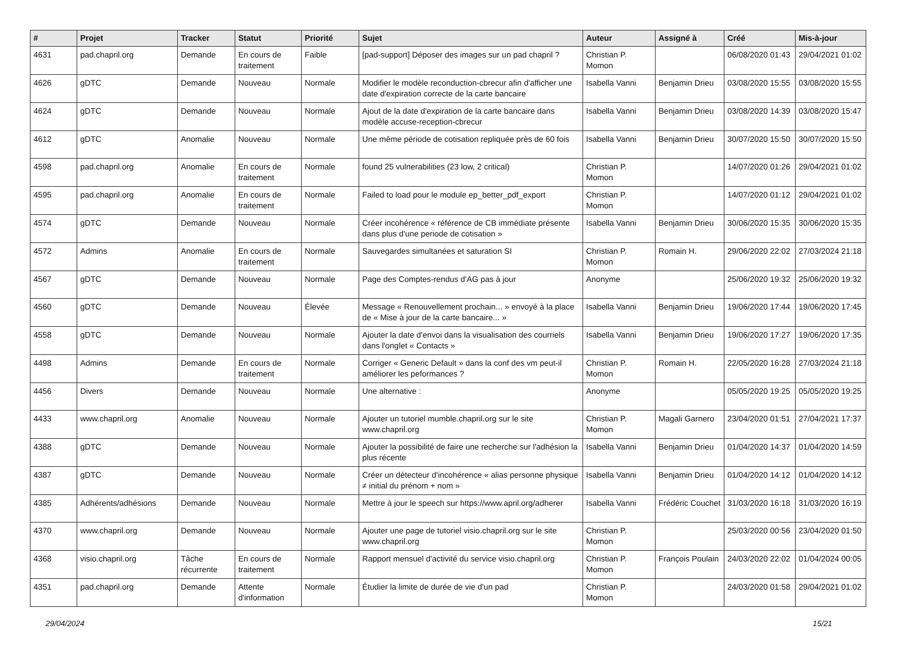| # | Projet | Tracker | Statut | Priorité | Sujet | Auteur | Assigné à | Créé | Mis-à-jour |
| --- | --- | --- | --- | --- | --- | --- | --- | --- | --- |
| 4631 | pad.chapril.org | Demande | En cours de traitement | Faible | [pad-support] Déposer des images sur un pad chapril ? | Christian P. Momon | | 06/08/2020 01:43 | 29/04/2021 01:02 |
| 4626 | gDTC | Demande | Nouveau | Normale | Modifier le modèle reconduction-cbrecur afin d'afficher une date d'expiration correcte de la carte bancaire | Isabella Vanni | Benjamin Drieu | 03/08/2020 15:55 | 03/08/2020 15:55 |
| 4624 | gDTC | Demande | Nouveau | Normale | Ajout de la date d'expiration de la carte bancaire dans modèle accuse-reception-cbrecur | Isabella Vanni | Benjamin Drieu | 03/08/2020 14:39 | 03/08/2020 15:47 |
| 4612 | gDTC | Anomalie | Nouveau | Normale | Une même période de cotisation repliquée près de 60 fois | Isabella Vanni | Benjamin Drieu | 30/07/2020 15:50 | 30/07/2020 15:50 |
| 4598 | pad.chapril.org | Anomalie | En cours de traitement | Normale | found 25 vulnerabilities (23 low, 2 critical) | Christian P. Momon | | 14/07/2020 01:26 | 29/04/2021 01:02 |
| 4595 | pad.chapril.org | Anomalie | En cours de traitement | Normale | Failed to load pour le module ep_better_pdf_export | Christian P. Momon | | 14/07/2020 01:12 | 29/04/2021 01:02 |
| 4574 | gDTC | Demande | Nouveau | Normale | Créer incohérence « référence de CB immédiate présente dans plus d'une periode de cotisation » | Isabella Vanni | Benjamin Drieu | 30/06/2020 15:35 | 30/06/2020 15:35 |
| 4572 | Admins | Anomalie | En cours de traitement | Normale | Sauvegardes simultanées et saturation SI | Christian P. Momon | Romain H. | 29/06/2020 22:02 | 27/03/2024 21:18 |
| 4567 | gDTC | Demande | Nouveau | Normale | Page des Comptes-rendus d'AG pas à jour | Anonyme | | 25/06/2020 19:32 | 25/06/2020 19:32 |
| 4560 | gDTC | Demande | Nouveau | Élevée | Message « Renouvellement prochain... » envoyé à la place de « Mise à jour de la carte bancaire... » | Isabella Vanni | Benjamin Drieu | 19/06/2020 17:44 | 19/06/2020 17:45 |
| 4558 | gDTC | Demande | Nouveau | Normale | Ajouter la date d'envoi dans la visualisation des courriels dans l'onglet « Contacts » | Isabella Vanni | Benjamin Drieu | 19/06/2020 17:27 | 19/06/2020 17:35 |
| 4498 | Admins | Demande | En cours de traitement | Normale | Corriger « Generic Default » dans la conf des vm peut-il améliorer les peformances ? | Christian P. Momon | Romain H. | 22/05/2020 16:28 | 27/03/2024 21:18 |
| 4456 | Divers | Demande | Nouveau | Normale | Une alternative : | Anonyme | | 05/05/2020 19:25 | 05/05/2020 19:25 |
| 4433 | www.chapril.org | Anomalie | Nouveau | Normale | Ajouter un tutoriel mumble.chapril.org sur le site www.chapril.org | Christian P. Momon | Magali Garnero | 23/04/2020 01:51 | 27/04/2021 17:37 |
| 4388 | gDTC | Demande | Nouveau | Normale | Ajouter la possibilité de faire une recherche sur l'adhésion la plus récente | Isabella Vanni | Benjamin Drieu | 01/04/2020 14:37 | 01/04/2020 14:59 |
| 4387 | gDTC | Demande | Nouveau | Normale | Créer un détecteur d'incohérence « alias personne physique ≠ initial du prénom + nom » | Isabella Vanni | Benjamin Drieu | 01/04/2020 14:12 | 01/04/2020 14:12 |
| 4385 | Adhérents/adhésions | Demande | Nouveau | Normale | Mettre à jour le speech sur https://www.april.org/adherer | Isabella Vanni | Frédéric Couchet | 31/03/2020 16:18 | 31/03/2020 16:19 |
| 4370 | www.chapril.org | Demande | Nouveau | Normale | Ajouter une page de tutoriel visio.chapril.org sur le site www.chapril.org | Christian P. Momon | | 25/03/2020 00:56 | 23/04/2020 01:50 |
| 4368 | visio.chapril.org | Tâche récurrente | En cours de traitement | Normale | Rapport mensuel d'activité du service visio.chapril.org | Christian P. Momon | François Poulain | 24/03/2020 22:02 | 01/04/2024 00:05 |
| 4351 | pad.chapril.org | Demande | Attente d'information | Normale | Étudier la limite de durée de vie d'un pad | Christian P. Momon | | 24/03/2020 01:58 | 29/04/2021 01:02 |
29/04/2024 15/21